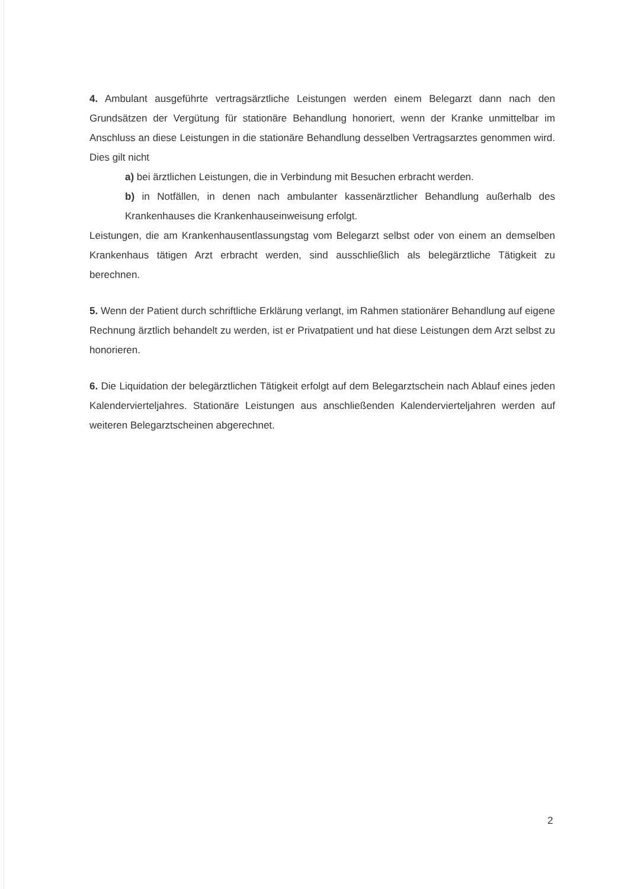4. Ambulant ausgeführte vertragsärztliche Leistungen werden einem Belegarzt dann nach den Grundsätzen der Vergütung für stationäre Behandlung honoriert, wenn der Kranke unmittelbar im Anschluss an diese Leistungen in die stationäre Behandlung desselben Vertragsarztes genommen wird. Dies gilt nicht
a) bei ärztlichen Leistungen, die in Verbindung mit Besuchen erbracht werden.
b) in Notfällen, in denen nach ambulanter kassenärztlicher Behandlung außerhalb des Krankenhauses die Krankenhauseinweisung erfolgt.
Leistungen, die am Krankenhausentlassungstag vom Belegarzt selbst oder von einem an demselben Krankenhaus tätigen Arzt erbracht werden, sind ausschließlich als belegärztliche Tätigkeit zu berechnen.
5. Wenn der Patient durch schriftliche Erklärung verlangt, im Rahmen stationärer Behandlung auf eigene Rechnung ärztlich behandelt zu werden, ist er Privatpatient und hat diese Leistungen dem Arzt selbst zu honorieren.
6. Die Liquidation der belegärztlichen Tätigkeit erfolgt auf dem Belegarztschein nach Ablauf eines jeden Kalendervierteljahres. Stationäre Leistungen aus anschließenden Kalendervierteljahren werden auf weiteren Belegarztscheinen abgerechnet.
2